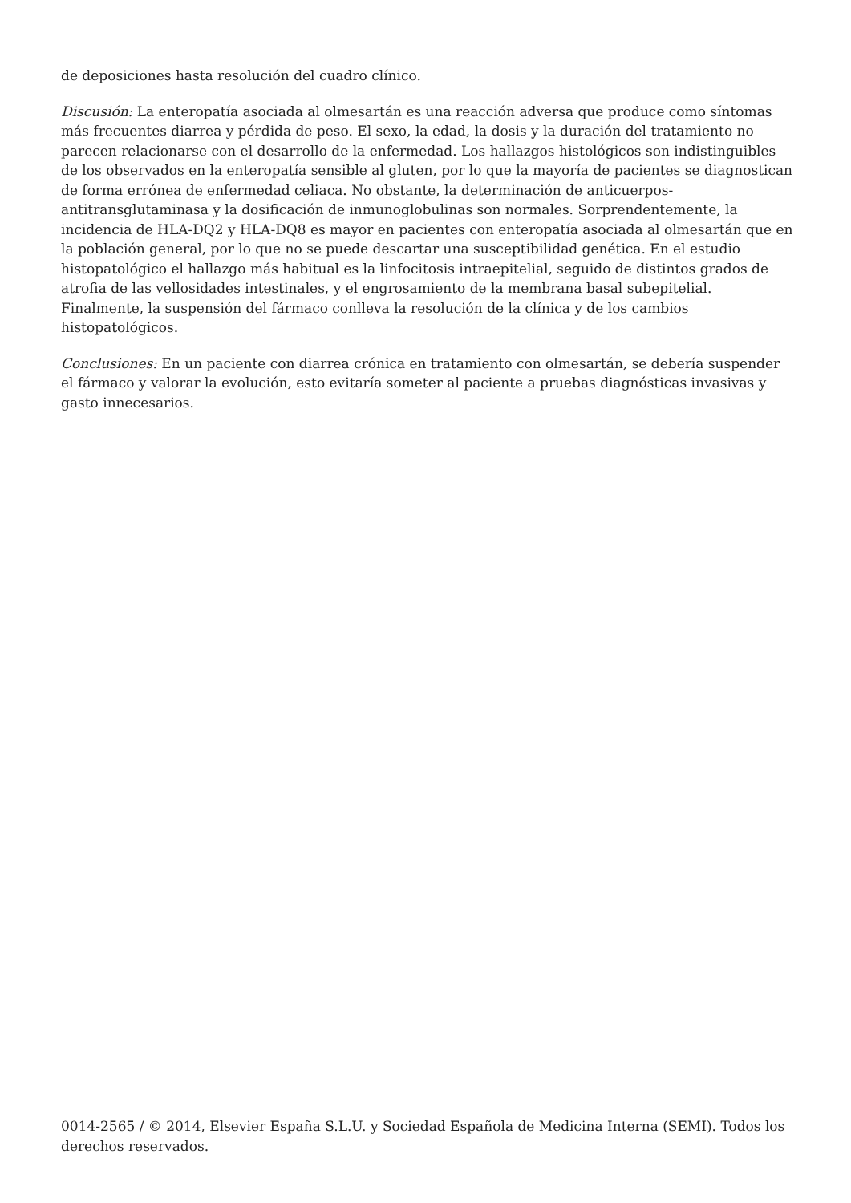de deposiciones hasta resolución del cuadro clínico.
Discusión: La enteropatía asociada al olmesartán es una reacción adversa que produce como síntomas más frecuentes diarrea y pérdida de peso. El sexo, la edad, la dosis y la duración del tratamiento no parecen relacionarse con el desarrollo de la enfermedad. Los hallazgos histológicos son indistinguibles de los observados en la enteropatía sensible al gluten, por lo que la mayoría de pacientes se diagnostican de forma errónea de enfermedad celiaca. No obstante, la determinación de anticuerpos-antitransglutaminasa y la dosificación de inmunoglobulinas son normales. Sorprendentemente, la incidencia de HLA-DQ2 y HLA-DQ8 es mayor en pacientes con enteropatía asociada al olmesartán que en la población general, por lo que no se puede descartar una susceptibilidad genética. En el estudio histopatológico el hallazgo más habitual es la linfocitosis intraepitelial, seguido de distintos grados de atrofia de las vellosidades intestinales, y el engrosamiento de la membrana basal subepitelial. Finalmente, la suspensión del fármaco conlleva la resolución de la clínica y de los cambios histopatológicos.
Conclusiones: En un paciente con diarrea crónica en tratamiento con olmesartán, se debería suspender el fármaco y valorar la evolución, esto evitaría someter al paciente a pruebas diagnósticas invasivas y gasto innecesarios.
0014-2565 / © 2014, Elsevier España S.L.U. y Sociedad Española de Medicina Interna (SEMI). Todos los derechos reservados.